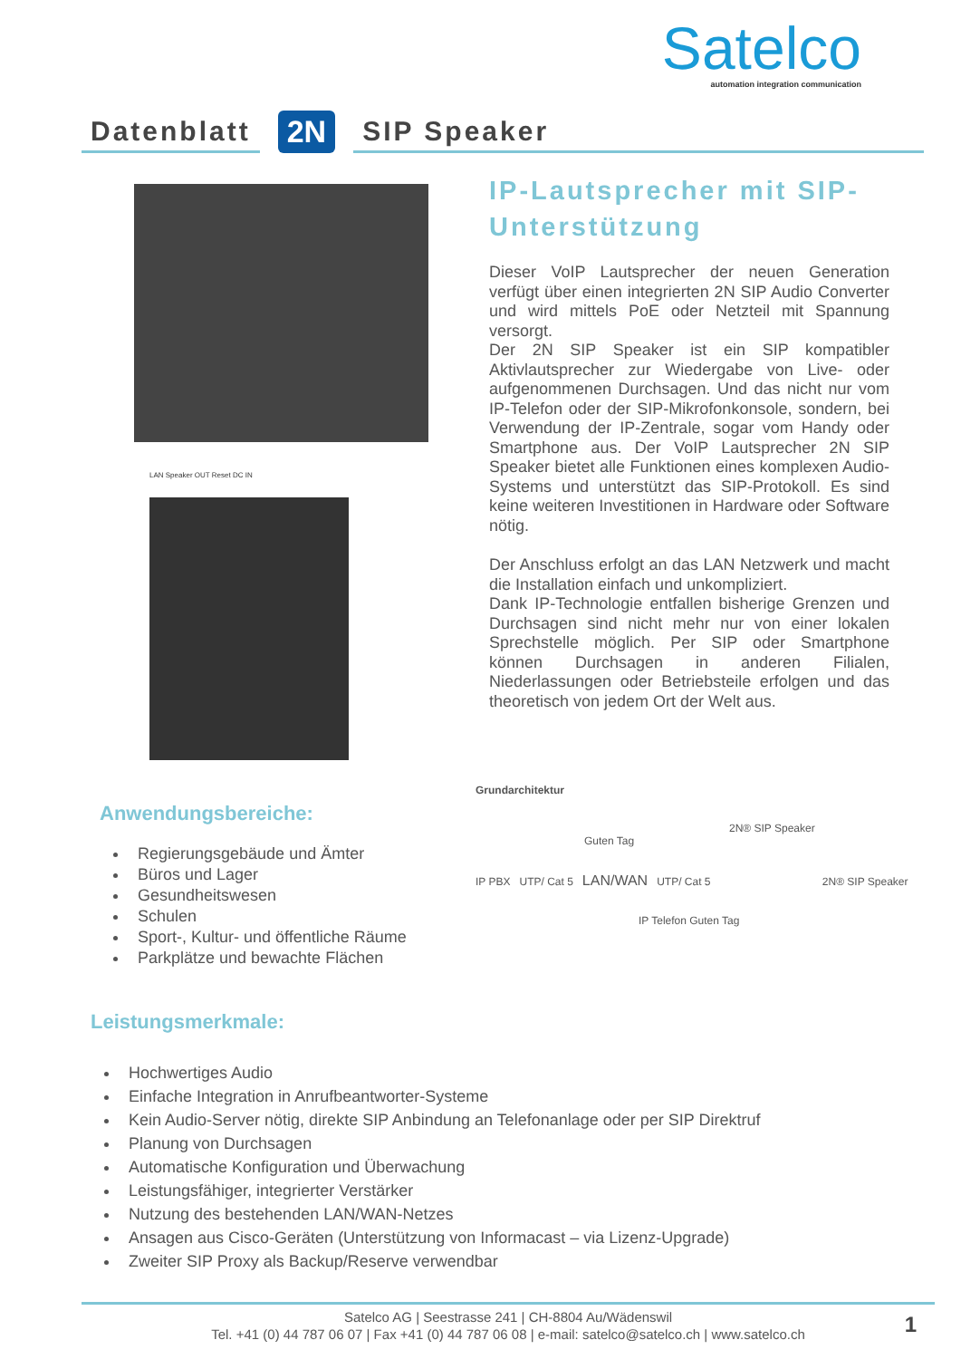Satelco
automation integration communication
Datenblatt
2N
SIP Speaker
LAN Speaker OUT Reset DC IN
IP-Lautsprecher mit SIP-Unterstützung
Dieser VoIP Lautsprecher der neuen Generation verfügt über einen integrierten 2N SIP Audio Converter und wird mittels PoE oder Netzteil mit Spannung versorgt.
Der 2N SIP Speaker ist ein SIP kompatibler Aktivlautsprecher zur Wiedergabe von Live- oder aufgenommenen Durchsagen. Und das nicht nur vom IP-Telefon oder der SIP-Mikrofonkonsole, sondern, bei Verwendung der IP-Zentrale, sogar vom Handy oder Smartphone aus. Der VoIP Lautsprecher 2N SIP Speaker bietet alle Funktionen eines komplexen Audio-Systems und unterstützt das SIP-Protokoll. Es sind keine weiteren Investitionen in Hardware oder Software nötig.
Der Anschluss erfolgt an das LAN Netzwerk und macht die Installation einfach und unkompliziert.
Dank IP-Technologie entfallen bisherige Grenzen und Durchsagen sind nicht mehr nur von einer lokalen Sprechstelle möglich. Per SIP oder Smartphone können Durchsagen in anderen Filialen, Niederlassungen oder Betriebsteile erfolgen und das theoretisch von jedem Ort der Welt aus.
Grundarchitektur
2N® SIP Speaker Guten Tag
IP PBX UTP/ Cat 5 LAN/WAN UTP/ Cat 5 2N® SIP Speaker
IP Telefon Guten Tag
Anwendungsbereiche:
Regierungsgebäude und Ämter
Büros und Lager
Gesundheitswesen
Schulen
Sport-, Kultur- und öffentliche Räume
Parkplätze und bewachte Flächen
Leistungsmerkmale:
Hochwertiges Audio
Einfache Integration in Anrufbeantworter-Systeme
Kein Audio-Server nötig, direkte SIP Anbindung an Telefonanlage oder per SIP Direktruf
Planung von Durchsagen
Automatische Konfiguration und Überwachung
Leistungsfähiger, integrierter Verstärker
Nutzung des bestehenden LAN/WAN-Netzes
Ansagen aus Cisco-Geräten (Unterstützung von Informacast – via Lizenz-Upgrade)
Zweiter SIP Proxy als Backup/Reserve verwendbar
Satelco AG | Seestrasse 241 | CH-8804 Au/Wädenswil
Tel. +41 (0) 44 787 06 07 | Fax +41 (0) 44 787 06 08 | e-mail: satelco@satelco.ch | www.satelco.ch
1